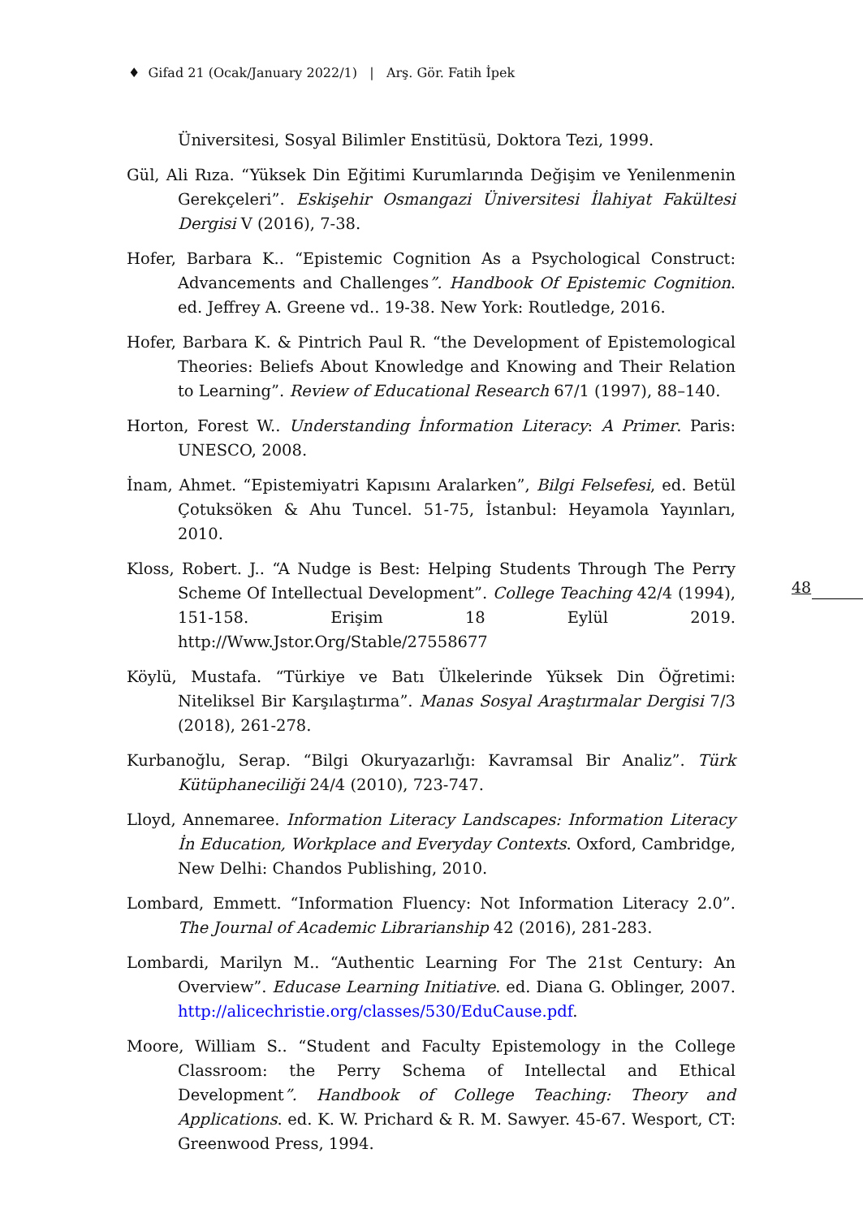♦ Gifad 21 (Ocak/January 2022/1) | Arş. Gör. Fatih İpek
Üniversitesi, Sosyal Bilimler Enstitüsü, Doktora Tezi, 1999.
Gül, Ali Rıza. “Yüksek Din Eğitimi Kurumlarında Değişim ve Yenilenmenin Gerekçeleri”. Eskişehir Osmangazi Üniversitesi İlahiyat Fakültesi Dergisi V (2016), 7-38.
Hofer, Barbara K.. “Epistemic Cognition As a Psychological Construct: Advancements and Challenges”. Handbook Of Epistemic Cognition. ed. Jeffrey A. Greene vd.. 19-38. New York: Routledge, 2016.
Hofer, Barbara K. & Pintrich Paul R. “the Development of Epistemological Theories: Beliefs About Knowledge and Knowing and Their Relation to Learning”. Review of Educational Research 67/1 (1997), 88–140.
Horton, Forest W.. Understanding İnformation Literacy: A Primer. Paris: UNESCO, 2008.
İnam, Ahmet. “Epistemiyatri Kapısını Aralarken”, Bilgi Felsefesi, ed. Betül Çotuksöken & Ahu Tuncel. 51-75, İstanbul: Heyamola Yayınları, 2010.
Kloss, Robert. J.. “A Nudge is Best: Helping Students Through The Perry Scheme Of Intellectual Development”. College Teaching 42/4 (1994), 151-158. Erişim 18 Eylül 2019. http://Www.Jstor.Org/Stable/27558677
Köylü, Mustafa. “Türkiye ve Batı Ülkelerinde Yüksek Din Öğretimi: Niteliksel Bir Karşılaştırma”. Manas Sosyal Araştırmalar Dergisi 7/3 (2018), 261-278.
Kurbanoğlu, Serap. “Bilgi Okuryazarlığı: Kavramsal Bir Analiz”. Türk Kütüphaneciliği 24/4 (2010), 723-747.
Lloyd, Annemaree. Information Literacy Landscapes: Information Literacy İn Education, Workplace and Everyday Contexts. Oxford, Cambridge, New Delhi: Chandos Publishing, 2010.
Lombard, Emmett. “Information Fluency: Not Information Literacy 2.0”. The Journal of Academic Librarianship 42 (2016), 281-283.
Lombardi, Marilyn M.. “Authentic Learning For The 21st Century: An Overview”. Educase Learning Initiative. ed. Diana G. Oblinger, 2007. http://alicechristie.org/classes/530/EduCause.pdf.
Moore, William S.. “Student and Faculty Epistemology in the College Classroom: the Perry Schema of Intellectal and Ethical Development”. Handbook of College Teaching: Theory and Applications. ed. K. W. Prichard & R. M. Sawyer. 45-67. Wesport, CT: Greenwood Press, 1994.
48